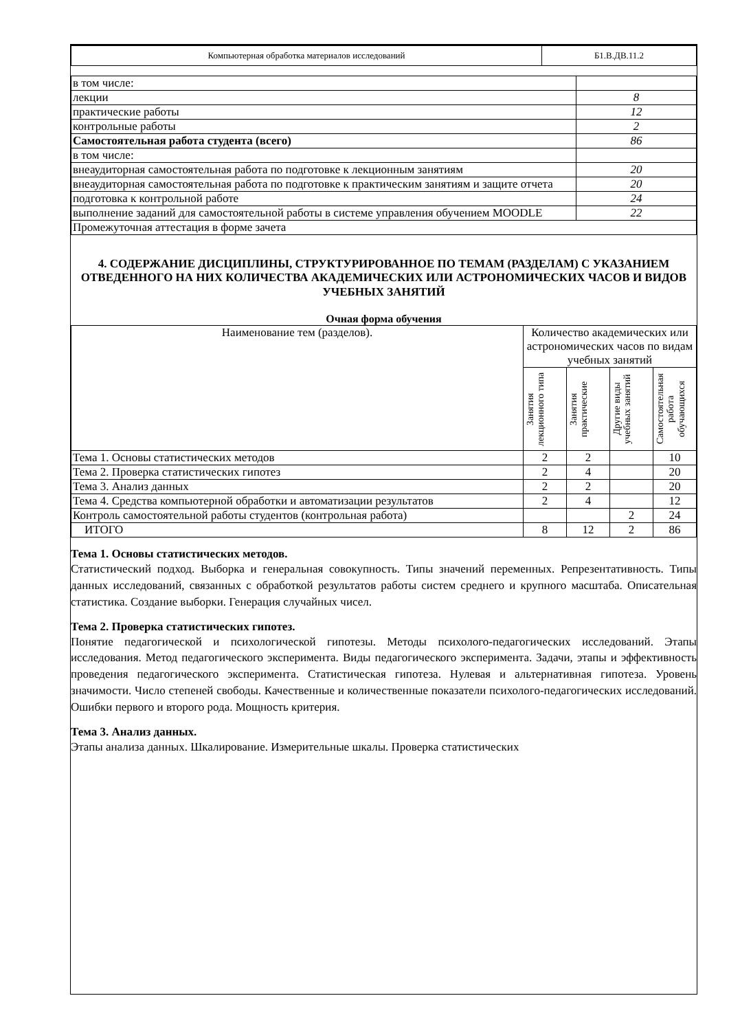| Компьютерная обработка материалов исследований | Б1.В.ДВ.11.2 |
| в том числе: | |
| лекции | 8 |
| практические работы | 12 |
| контрольные работы | 2 |
| Самостоятельная работа студента (всего) | 86 |
| в том числе: | |
| внеаудиторная самостоятельная работа по подготовке к лекционным занятиям | 20 |
| внеаудиторная самостоятельная работа по подготовке к практическим занятиям и защите отчета | 20 |
| подготовка к контрольной работе | 24 |
| выполнение заданий для самостоятельной работы в системе управления обучением MOODLE | 22 |
| Промежуточная аттестация в форме зачета | |
4. СОДЕРЖАНИЕ ДИСЦИПЛИНЫ, СТРУКТУРИРОВАННОЕ ПО ТЕМАМ (РАЗДЕЛАМ) С УКАЗАНИЕМ ОТВЕДЕННОГО НА НИХ КОЛИЧЕСТВА АКАДЕМИЧЕСКИХ ИЛИ АСТРОНОМИЧЕСКИХ ЧАСОВ И ВИДОВ УЧЕБНЫХ ЗАНЯТИЙ
Очная форма обучения
| Наименование тем (разделов). | Количество академических или астрономических часов по видам учебных занятий | | | |
| | Занятия лекционного типа | Занятия практические | Другие виды учебных занятий | Самостоятельная работа обучающихся |
| Тема 1. Основы статистических методов | 2 | 2 | | 10 |
| Тема 2. Проверка статистических гипотез | 2 | 4 | | 20 |
| Тема 3. Анализ данных | 2 | 2 | | 20 |
| Тема 4. Средства компьютерной обработки и автоматизации результатов | 2 | 4 | | 12 |
| Контроль самостоятельной работы студентов (контрольная работа) | | | 2 | 24 |
| ИТОГО | 8 | 12 | 2 | 86 |
Тема 1. Основы статистических методов.
Статистический подход. Выборка и генеральная совокупность. Типы значений переменных. Репрезентативность. Типы данных исследований, связанных с обработкой результатов работы систем среднего и крупного масштаба. Описательная статистика. Создание выборки. Генерация случайных чисел.
Тема 2. Проверка статистических гипотез.
Понятие педагогической и психологической гипотезы. Методы психолого-педагогических исследований. Этапы исследования. Метод педагогического эксперимента. Виды педагогического эксперимента. Задачи, этапы и эффективность проведения педагогического эксперимента. Статистическая гипотеза. Нулевая и альтернативная гипотеза. Уровень значимости. Число степеней свободы. Качественные и количественные показатели психолого-педагогических исследований. Ошибки первого и второго рода. Мощность критерия.
Тема 3. Анализ данных.
Этапы анализа данных. Шкалирование. Измерительные шкалы. Проверка статистических